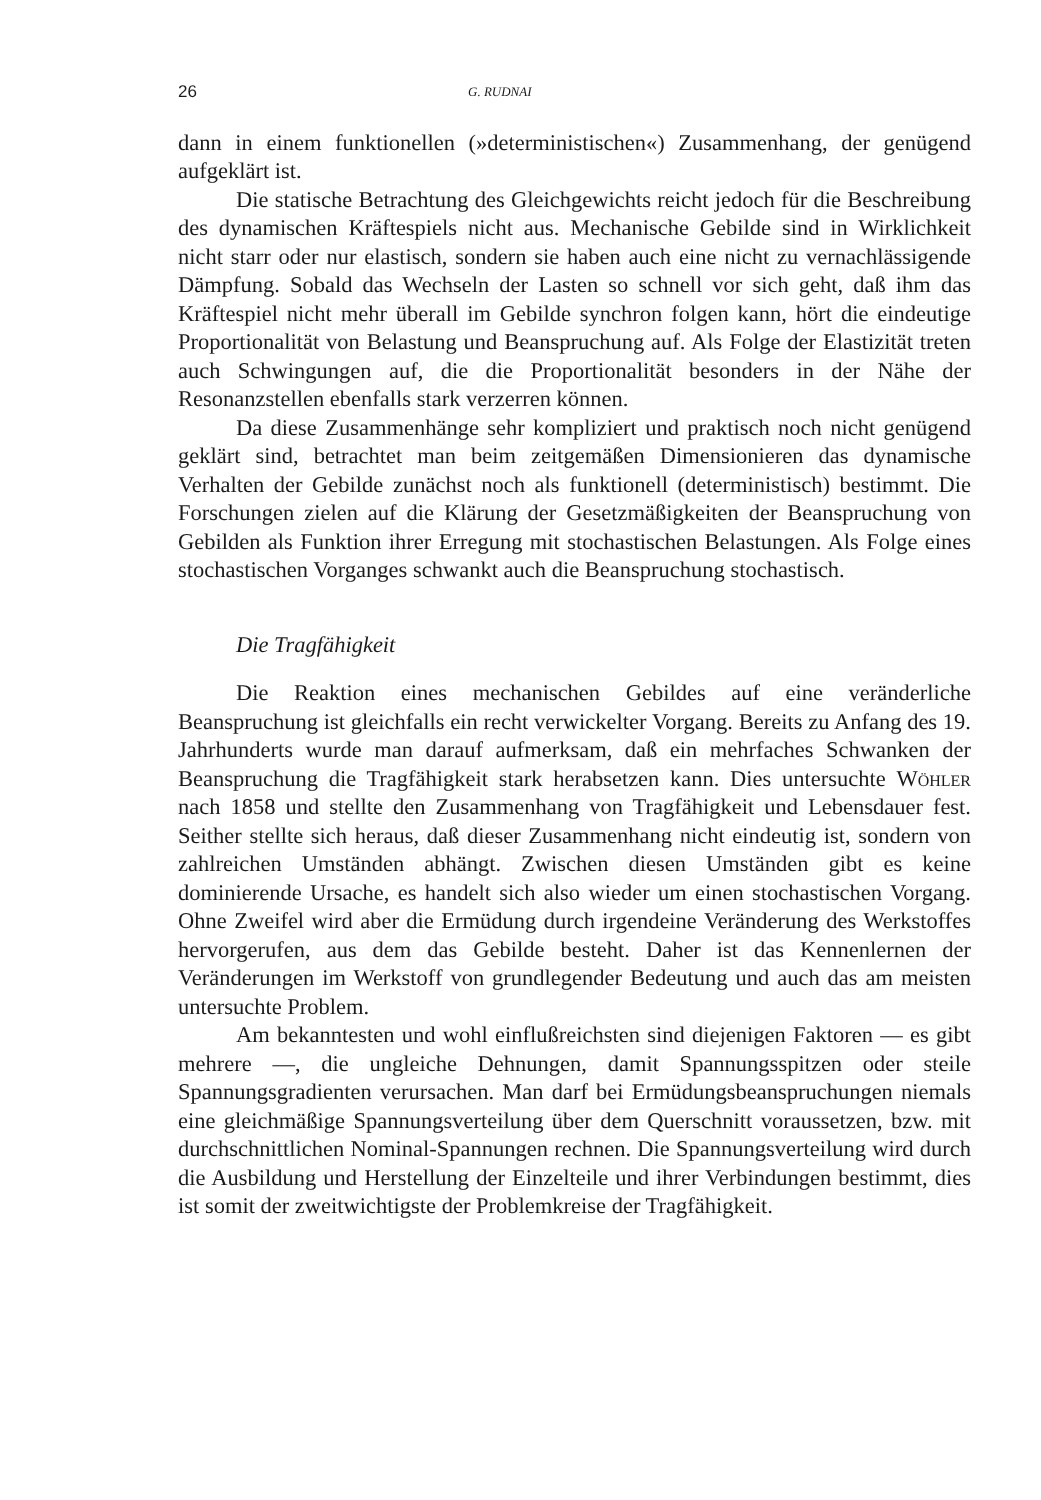26 G. RUDNAI
dann in einem funktionellen (»deterministischen«) Zusammenhang, der genügend aufgeklärt ist.
Die statische Betrachtung des Gleichgewichts reicht jedoch für die Beschreibung des dynamischen Kräftespiels nicht aus. Mechanische Gebilde sind in Wirklichkeit nicht starr oder nur elastisch, sondern sie haben auch eine nicht zu vernachlässigende Dämpfung. Sobald das Wechseln der Lasten so schnell vor sich geht, daß ihm das Kräftespiel nicht mehr überall im Gebilde synchron folgen kann, hört die eindeutige Proportionalität von Belastung und Beanspruchung auf. Als Folge der Elastizität treten auch Schwingungen auf, die die Proportionalität besonders in der Nähe der Resonanzstellen ebenfalls stark verzerren können.
Da diese Zusammenhänge sehr kompliziert und praktisch noch nicht genügend geklärt sind, betrachtet man beim zeitgemäßen Dimensionieren das dynamische Verhalten der Gebilde zunächst noch als funktionell (deterministisch) bestimmt. Die Forschungen zielen auf die Klärung der Gesetzmäßigkeiten der Beanspruchung von Gebilden als Funktion ihrer Erregung mit stochastischen Belastungen. Als Folge eines stochastischen Vorganges schwankt auch die Beanspruchung stochastisch.
Die Tragfähigkeit
Die Reaktion eines mechanischen Gebildes auf eine veränderliche Beanspruchung ist gleichfalls ein recht verwickelter Vorgang. Bereits zu Anfang des 19. Jahrhunderts wurde man darauf aufmerksam, daß ein mehrfaches Schwanken der Beanspruchung die Tragfähigkeit stark herabsetzen kann. Dies untersuchte Wöhler nach 1858 und stellte den Zusammenhang von Tragfähigkeit und Lebensdauer fest. Seither stellte sich heraus, daß dieser Zusammenhang nicht eindeutig ist, sondern von zahlreichen Umständen abhängt. Zwischen diesen Umständen gibt es keine dominierende Ursache, es handelt sich also wieder um einen stochastischen Vorgang. Ohne Zweifel wird aber die Ermüdung durch irgendeine Veränderung des Werkstoffes hervorgerufen, aus dem das Gebilde besteht. Daher ist das Kennenlernen der Veränderungen im Werkstoff von grundlegender Bedeutung und auch das am meisten untersuchte Problem.
Am bekanntesten und wohl einflußreichsten sind diejenigen Faktoren — es gibt mehrere —, die ungleiche Dehnungen, damit Spannungsspitzen oder steile Spannungsgradienten verursachen. Man darf bei Ermüdungsbeanspruchungen niemals eine gleichmäßige Spannungsverteilung über dem Querschnitt voraussetzen, bzw. mit durchschnittlichen Nominal-Spannungen rechnen. Die Spannungsverteilung wird durch die Ausbildung und Herstellung der Einzelteile und ihrer Verbindungen bestimmt, dies ist somit der zweitwichtigste der Problemkreise der Tragfähigkeit.